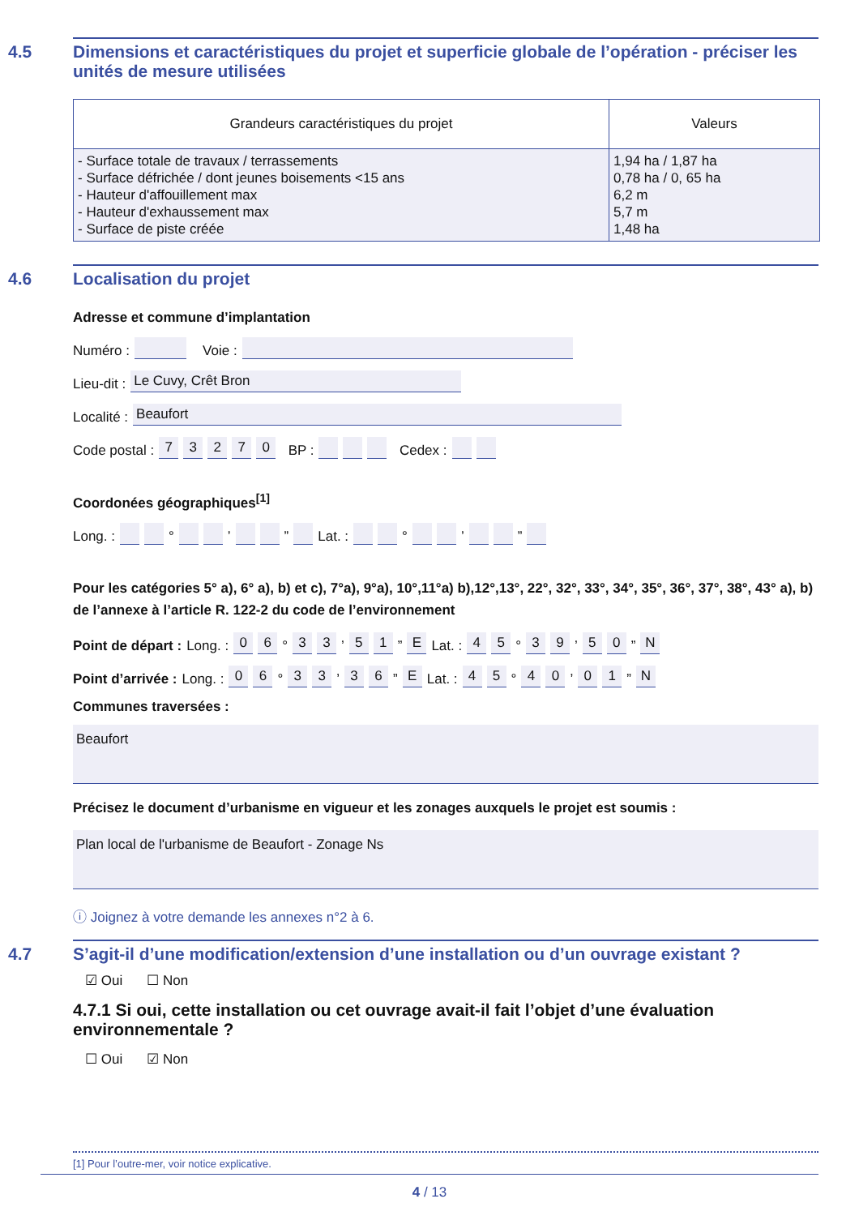4.5 Dimensions et caractéristiques du projet et superficie globale de l’opération - préciser les unités de mesure utilisées
| Grandeurs caractéristiques du projet | Valeurs |
| --- | --- |
| - Surface totale de travaux / terrassements - Surface défrichée / dont jeunes boisements <15 ans - Hauteur d'affouillement max - Hauteur d'exhaussement max - Surface de piste créée | 1,94 ha / 1,87 ha 0,78 ha / 0, 65 ha 6,2 m 5,7 m 1,48 ha |
4.6 Localisation du projet
Adresse et commune d’implantation
Numéro : Voie :
Lieu-dit : Le Cuvy, Crêt Bron
Localité : Beaufort
Code postal : 73270 BP : Cedex :
Coordonées géographiques<sup>[1]</sup>
Long. : ° ’ ” Lat. : ° ’ ”
Pour les catégories 5° a), 6° a), b) et c), 7°a), 9°a), 10°,11°a) b),12°,13°, 22°, 32°, 33°, 34°, 35°, 36°, 37°, 38°, 43° a), b) de l’annexe à l’article R. 122-2 du code de l’environnement
Point de départ : Long. : 06 ° 33 ’ 51 ” E Lat. : 45 ° 39 ’ 50 ” N
Point d’arrivée : Long. : 06 ° 33 ’ 36 ” E Lat. : 45 ° 40 ’ 01 ” N
Communes traversées :
Beaufort
Précisez le document d’urbanisme en vigueur et les zonages auxquels le projet est soumis :
Plan local de l'urbanisme de Beaufort - Zonage Ns
ⓘ Joignez à votre demande les annexes n°2 à 6.
4.7 S’agit-il d’une modification/extension d’une installation ou d’un ouvrage existant ?
☑ Oui ☐ Non
4.7.1 Si oui, cette installation ou cet ouvrage avait-il fait l’objet d’une évaluation environnementale ?
☐ Oui ☑ Non
[1] Pour l’outre-mer, voir notice explicative.
4 / 13